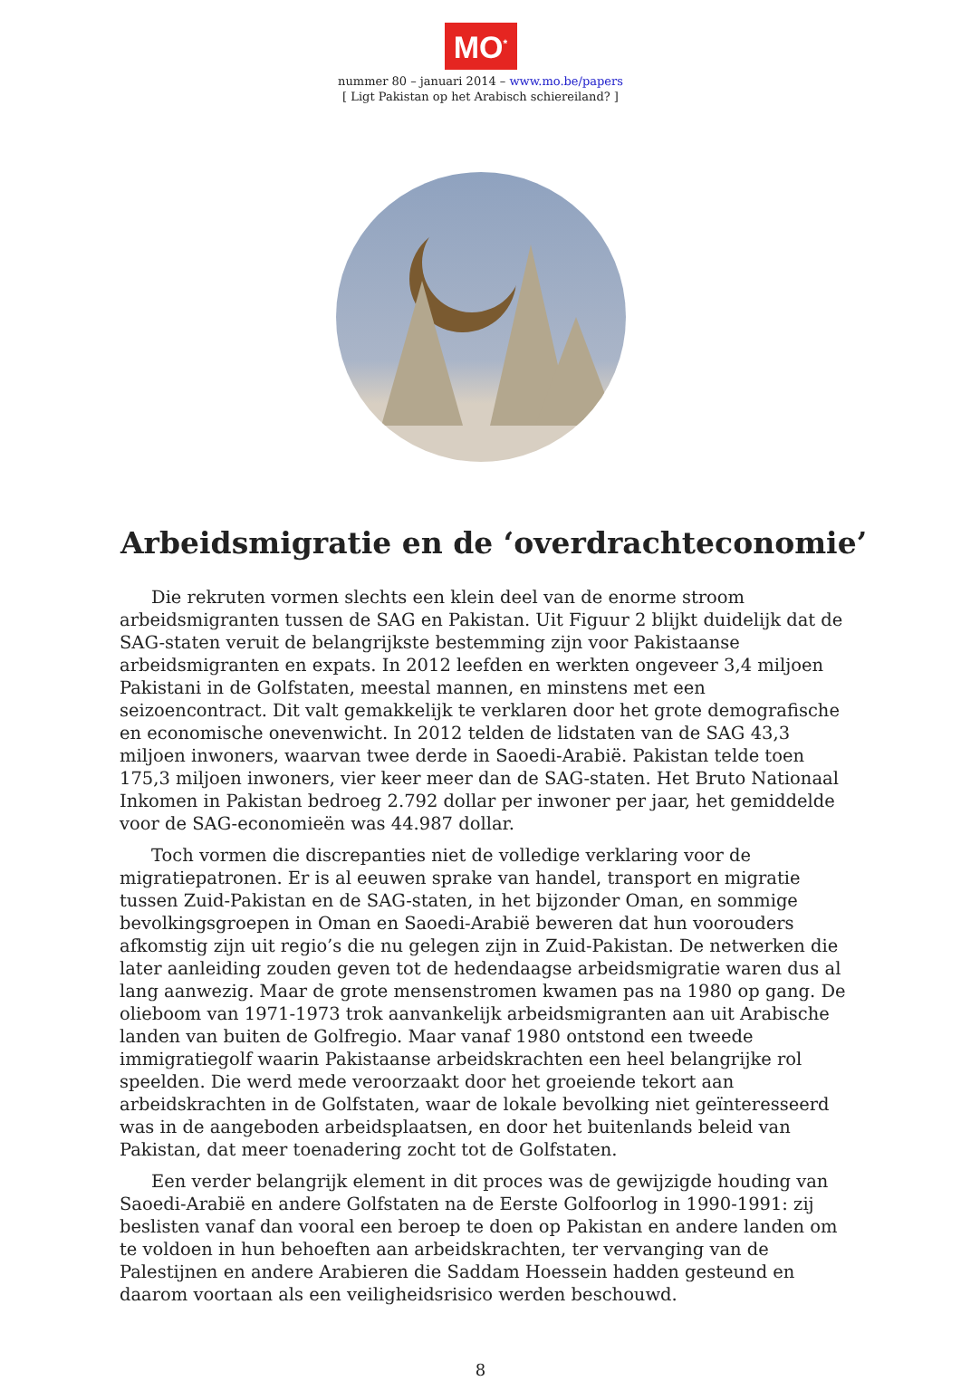MO<sup>*</sup>
nummer 80 – januari 2014 – www.mo.be/papers
[ Ligt Pakistan op het Arabisch schiereiland? ]
Arbeidsmigratie en de ‘overdrachteconomie’
Die rekruten vormen slechts een klein deel van de enorme stroom arbeidsmigranten tussen de SAG en Pakistan. Uit Figuur 2 blijkt duidelijk dat de SAG-staten veruit de belangrijkste bestemming zijn voor Pakistaanse arbeidsmigranten en expats. In 2012 leefden en werkten ongeveer 3,4 miljoen Pakistani in de Golfstaten, meestal mannen, en minstens met een seizoencontract. Dit valt gemakkelijk te verklaren door het grote demografische en economische onevenwicht. In 2012 telden de lidstaten van de SAG 43,3 miljoen inwoners, waarvan twee derde in Saoedi-Arabië. Pakistan telde toen 175,3 miljoen inwoners, vier keer meer dan de SAG-staten. Het Bruto Nationaal Inkomen in Pakistan bedroeg 2.792 dollar per inwoner per jaar, het gemiddelde voor de SAG-economieën was 44.987 dollar.
Toch vormen die discrepanties niet de volledige verklaring voor de migratiepatronen. Er is al eeuwen sprake van handel, transport en migratie tussen Zuid-Pakistan en de SAG-staten, in het bijzonder Oman, en sommige bevolkingsgroepen in Oman en Saoedi-Arabië beweren dat hun voorouders afkomstig zijn uit regio’s die nu gelegen zijn in Zuid-Pakistan. De netwerken die later aanleiding zouden geven tot de hedendaagse arbeidsmigratie waren dus al lang aanwezig. Maar de grote mensenstromen kwamen pas na 1980 op gang. De olieboom van 1971-1973 trok aanvankelijk arbeidsmigranten aan uit Arabische landen van buiten de Golfregio. Maar vanaf 1980 ontstond een tweede immigratiegolf waarin Pakistaanse arbeidskrachten een heel belangrijke rol speelden. Die werd mede veroorzaakt door het groeiende tekort aan arbeidskrachten in de Golfstaten, waar de lokale bevolking niet geïnteresseerd was in de aangeboden arbeidsplaatsen, en door het buitenlands beleid van Pakistan, dat meer toenadering zocht tot de Golfstaten.
Een verder belangrijk element in dit proces was de gewijzigde houding van Saoedi-Arabië en andere Golfstaten na de Eerste Golfoorlog in 1990-1991: zij beslisten vanaf dan vooral een beroep te doen op Pakistan en andere landen om te voldoen in hun behoeften aan arbeidskrachten, ter vervanging van de Palestijnen en andere Arabieren die Saddam Hoessein hadden gesteund en daarom voortaan als een veiligheidsrisico werden beschouwd.
8